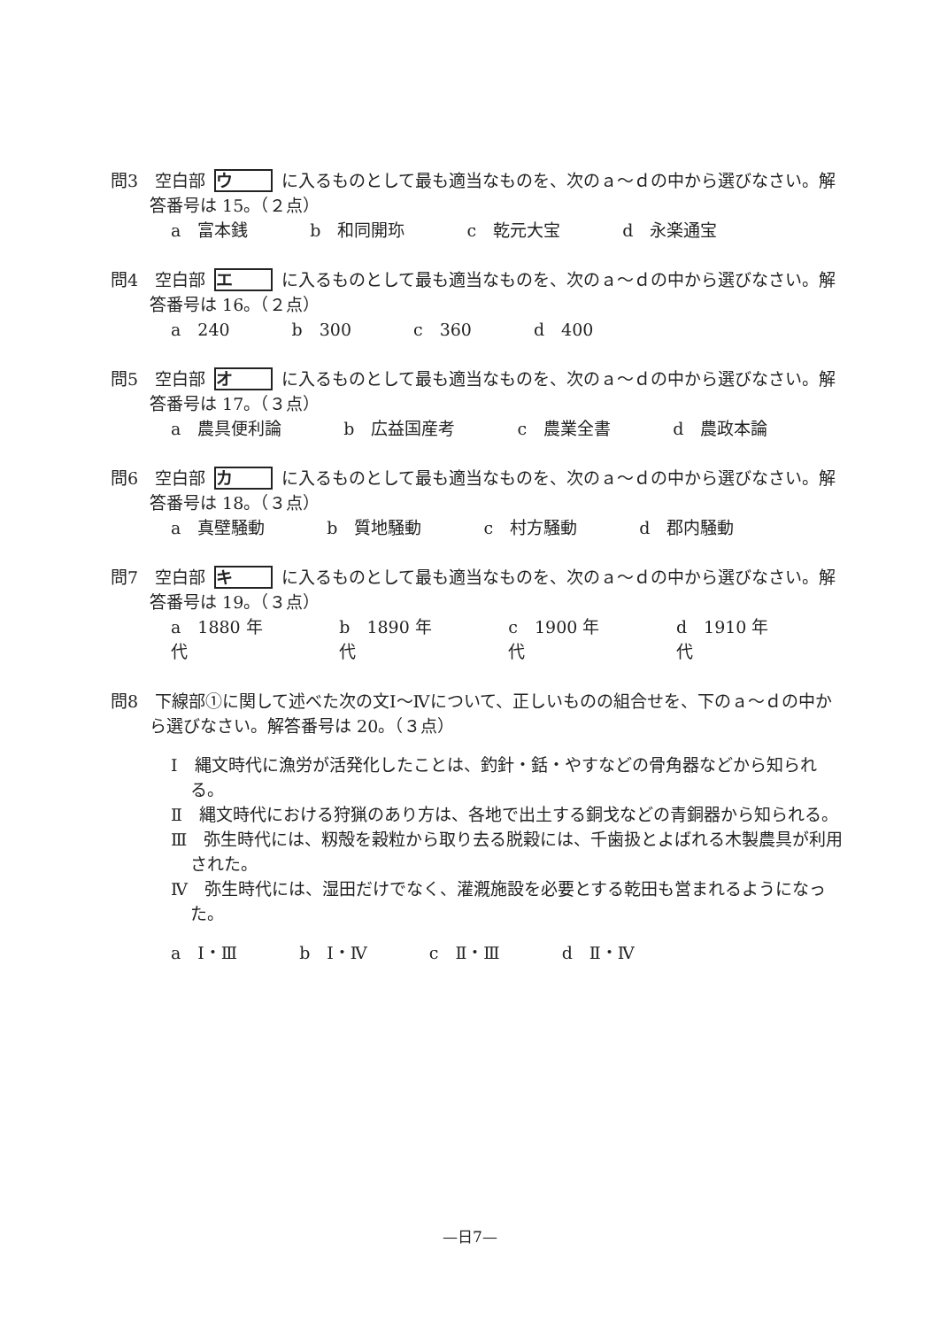問3　空白部 ウ に入るものとして最も適当なものを、次のａ～ｄの中から選びなさい。解答番号は 15。（２点）
a　富本銭 b　和同開珎 c　乾元大宝 d　永楽通宝
問4　空白部 エ に入るものとして最も適当なものを、次のａ～ｄの中から選びなさい。解答番号は 16。（２点）
a　240 b　300 c　360 d　400
問5　空白部 オ に入るものとして最も適当なものを、次のａ～ｄの中から選びなさい。解答番号は 17。（３点）
a　農具便利論 b　広益国産考 c　農業全書 d　農政本論
問6　空白部 カ に入るものとして最も適当なものを、次のａ～ｄの中から選びなさい。解答番号は 18。（３点）
a　真壁騒動 b　質地騒動 c　村方騒動 d　郡内騒動
問7　空白部 キ に入るものとして最も適当なものを、次のａ～ｄの中から選びなさい。解答番号は 19。（３点）
a　1880 年代 b　1890 年代 c　1900 年代 d　1910 年代
問8　下線部①に関して述べた次の文Ⅰ～Ⅳについて、正しいものの組合せを、下のａ～ｄの中から選びなさい。解答番号は 20。（３点）
Ⅰ　縄文時代に漁労が活発化したことは、釣針・銛・やすなどの骨角器などから知られる。
Ⅱ　縄文時代における狩猟のあり方は、各地で出土する銅戈などの青銅器から知られる。
Ⅲ　弥生時代には、籾殻を穀粒から取り去る脱穀には、千歯扱とよばれる木製農具が利用された。
Ⅳ　弥生時代には、湿田だけでなく、灌漑施設を必要とする乾田も営まれるようになった。
a　Ⅰ・Ⅲ b　Ⅰ・Ⅳ c　Ⅱ・Ⅲ d　Ⅱ・Ⅳ
—日7—